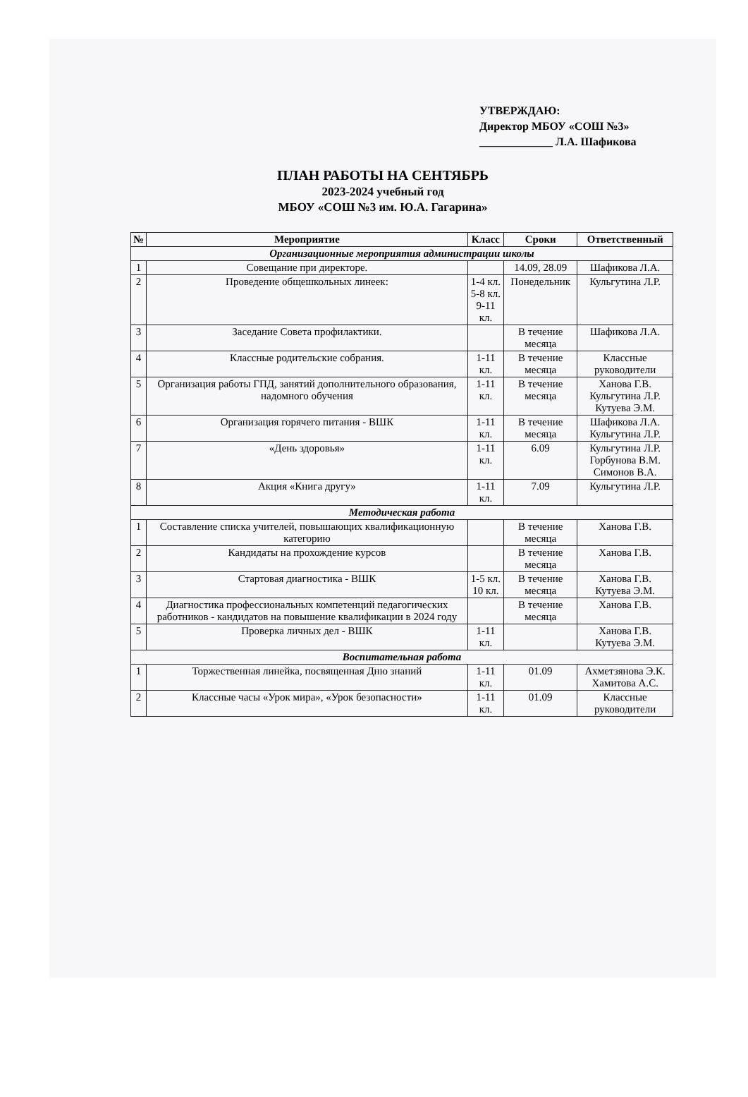УТВЕРЖДАЮ:
Директор МБОУ «СОШ №3»
_____________ Л.А. Шафикова
ПЛАН РАБОТЫ НА СЕНТЯБРЬ
2023-2024 учебный год
МБОУ «СОШ №3 им. Ю.А. Гагарина»
| № | Мероприятие | Класс | Сроки | Ответственный |
| --- | --- | --- | --- | --- |
| Организационные мероприятия администрации школы | | | | |
| 1 | Совещание при директоре. | | 14.09, 28.09 | Шафикова Л.А. |
| 2 | Проведение общешкольных линеек: | 1-4 кл. 5-8 кл. 9-11 кл. | Понедельник | Кульгутина Л.Р. |
| 3 | Заседание Совета профилактики. | | В течение месяца | Шафикова Л.А. |
| 4 | Классные родительские собрания. | 1-11 кл. | В течение месяца | Классные руководители |
| 5 | Организация работы ГПД, занятий дополнительного образования, надомного обучения | 1-11 кл. | В течение месяца | Ханова Г.В. Кульгутина Л.Р. Кутуева Э.М. |
| 6 | Организация горячего питания - ВШК | 1-11 кл. | В течение месяца | Шафикова Л.А. Кульгутина Л.Р. |
| 7 | «День здоровья» | 1-11 кл. | 6.09 | Кульгутина Л.Р. Горбунова В.М. Симонов В.А. |
| 8 | Акция «Книга другу» | 1-11 кл. | 7.09 | Кульгутина Л.Р. |
| Методическая работа | | | | |
| 1 | Составление списка учителей, повышающих квалификационную категорию | | В течение месяца | Ханова Г.В. |
| 2 | Кандидаты на прохождение курсов | | В течение месяца | Ханова Г.В. |
| 3 | Стартовая диагностика - ВШК | 1-5 кл. 10 кл. | В течение месяца | Ханова Г.В. Кутуева Э.М. |
| 4 | Диагностика профессиональных компетенций педагогических работников - кандидатов на повышение квалификации в 2024 году | | В течение месяца | Ханова Г.В. |
| 5 | Проверка личных дел - ВШК | 1-11 кл. | | Ханова Г.В. Кутуева Э.М. |
| Воспитательная работа | | | | |
| 1 | Торжественная линейка, посвященная Дню знаний | 1-11 кл. | 01.09 | Ахметзянова Э.К. Хамитова А.С. |
| 2 | Классные часы «Урок мира», «Урок безопасности» | 1-11 кл. | 01.09 | Классные руководители |